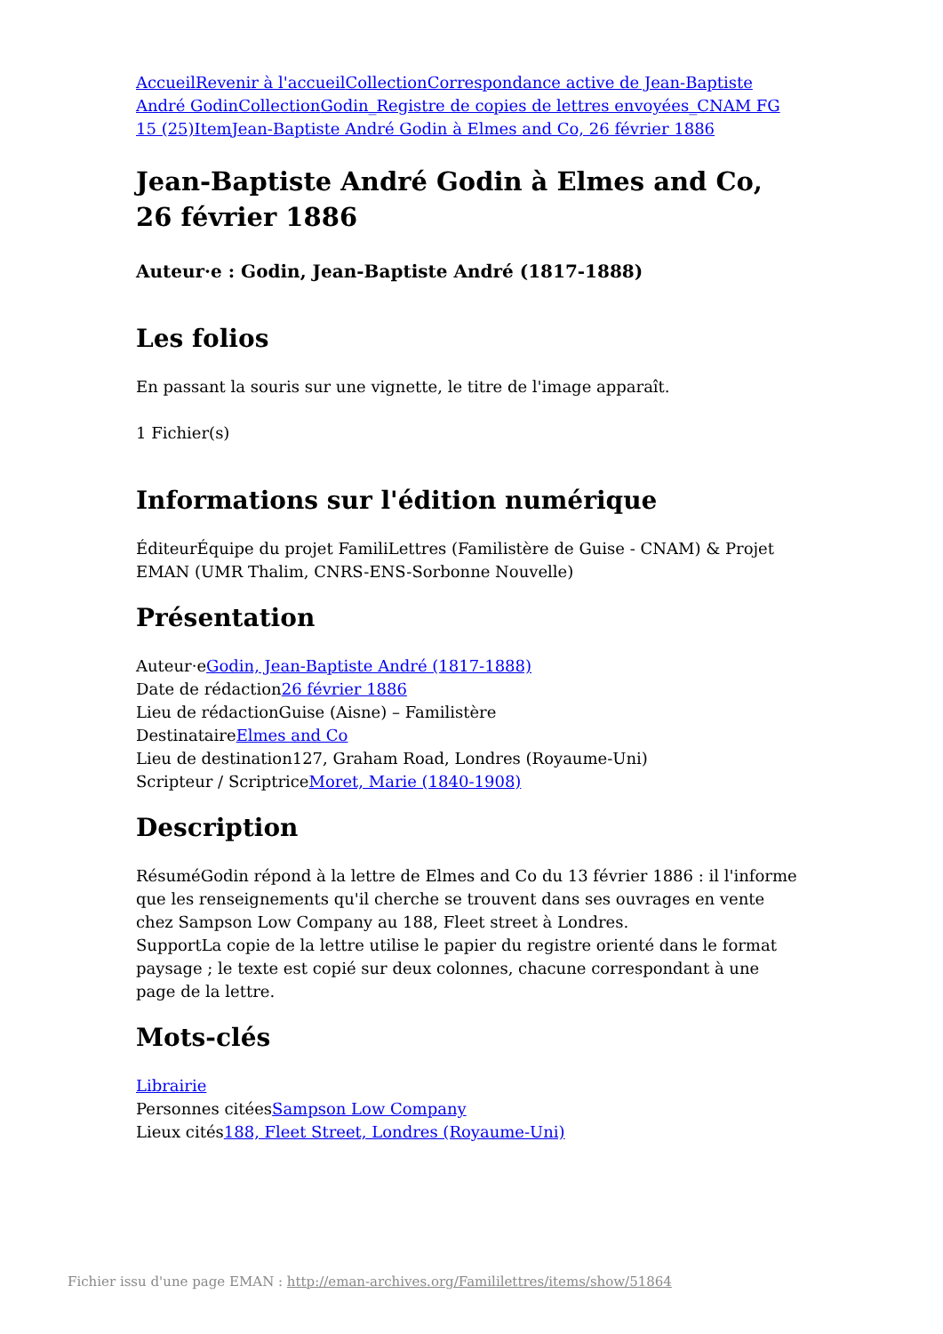Accueil Revenir à l'accueil Collection Correspondance active de Jean-Baptiste André Godin Collection Godin_Registre de copies de lettres envoyées_CNAM FG 15 (25) Item Jean-Baptiste André Godin à Elmes and Co, 26 février 1886
Jean-Baptiste André Godin à Elmes and Co, 26 février 1886
Auteur·e : Godin, Jean-Baptiste André (1817-1888)
Les folios
En passant la souris sur une vignette, le titre de l'image apparaît.
1 Fichier(s)
Informations sur l'édition numérique
ÉditeurÉquipe du projet FamiliLettres (Familistère de Guise - CNAM) & Projet EMAN (UMR Thalim, CNRS-ENS-Sorbonne Nouvelle)
Présentation
Auteur·eGodin, Jean-Baptiste André (1817-1888)
Date de rédaction26 février 1886
Lieu de rédactionGuise (Aisne) – Familistère
DestinataireElmes and Co
Lieu de destination127, Graham Road, Londres (Royaume-Uni)
Scripteur / ScriptriceMoret, Marie (1840-1908)
Description
RésuméGodin répond à la lettre de Elmes and Co du 13 février 1886 : il l'informe que les renseignements qu'il cherche se trouvent dans ses ouvrages en vente chez Sampson Low Company au 188, Fleet street à Londres.
SupportLa copie de la lettre utilise le papier du registre orienté dans le format paysage ; le texte est copié sur deux colonnes, chacune correspondant à une page de la lettre.
Mots-clés
Librairie
Personnes citéesSampson Low Company
Lieux cités188, Fleet Street, Londres (Royaume-Uni)
Fichier issu d'une page EMAN : http://eman-archives.org/Famililettres/items/show/51864